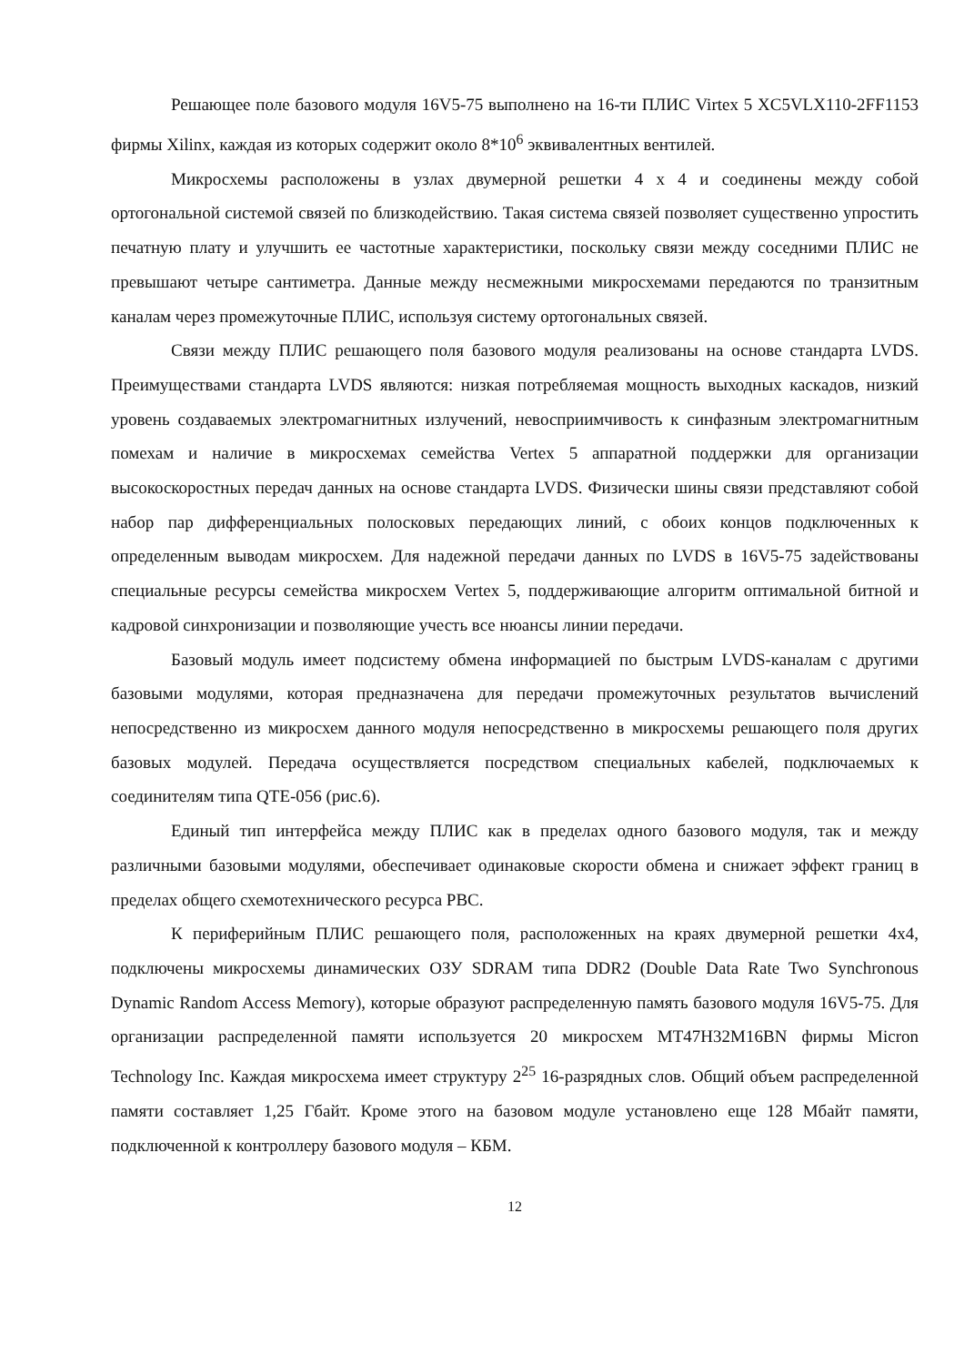Решающее поле базового модуля 16V5-75 выполнено на 16-ти ПЛИС Virtex 5 XC5VLX110-2FF1153 фирмы Xilinx, каждая из которых содержит около 8*10<sup>6</sup> эквивалентных вентилей.
Микросхемы расположены в узлах двумерной решетки 4 х 4 и соединены между собой ортогональной системой связей по близкодействию. Такая система связей позволяет существенно упростить печатную плату и улучшить ее частотные характеристики, поскольку связи между соседними ПЛИС не превышают четыре сантиметра. Данные между несмежными микросхемами передаются по транзитным каналам через промежуточные ПЛИС, используя систему ортогональных связей.
Связи между ПЛИС решающего поля базового модуля реализованы на основе стандарта LVDS. Преимуществами стандарта LVDS являются: низкая потребляемая мощность выходных каскадов, низкий уровень создаваемых электромагнитных излучений, невосприимчивость к синфазным электромагнитным помехам и наличие в микросхемах семейства Vertex 5 аппаратной поддержки для организации высокоскоростных передач данных на основе стандарта LVDS. Физически шины связи представляют собой набор пар дифференциальных полосковых передающих линий, с обоих концов подключенных к определенным выводам микросхем. Для надежной передачи данных по LVDS в 16V5-75 задействованы специальные ресурсы семейства микросхем Vertex 5, поддерживающие алгоритм оптимальной битной и кадровой синхронизации и позволяющие учесть все нюансы линии передачи.
Базовый модуль имеет подсистему обмена информацией по быстрым LVDS-каналам с другими базовыми модулями, которая предназначена для передачи промежуточных результатов вычислений непосредственно из микросхем данного модуля непосредственно в микросхемы решающего поля других базовых модулей. Передача осуществляется посредством специальных кабелей, подключаемых к соединителям типа QTE-056 (рис.6).
Единый тип интерфейса между ПЛИС как в пределах одного базового модуля, так и между различными базовыми модулями, обеспечивает одинаковые скорости обмена и снижает эффект границ в пределах общего схемотехнического ресурса РВС.
К периферийным ПЛИС решающего поля, расположенных на краях двумерной решетки 4х4, подключены микросхемы динамических ОЗУ SDRAM типа DDR2 (Double Data Rate Two Synchronous Dynamic Random Access Memory), которые образуют распределенную память базового модуля 16V5-75. Для организации распределенной памяти используется 20 микросхем MT47H32M16BN фирмы Micron Technology Inc. Каждая микросхема имеет структуру 2<sup>25</sup> 16-разрядных слов. Общий объем распределенной памяти составляет 1,25 Гбайт. Кроме этого на базовом модуле установлено еще 128 Мбайт памяти, подключенной к контроллеру базового модуля – КБМ.
12